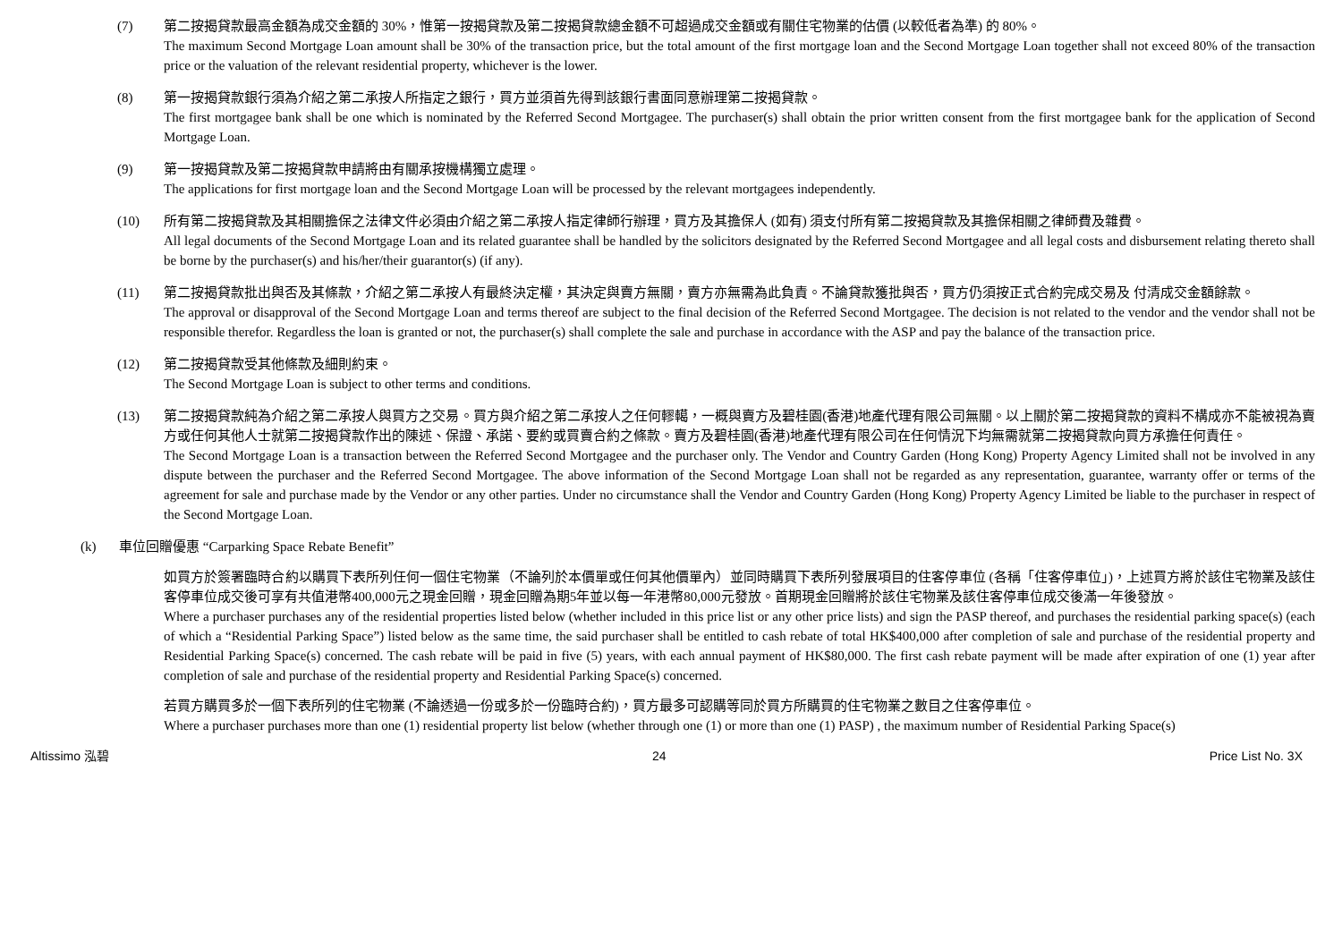(7) 第二按揭貸款最高金額為成交金額的 30%，惟第一按揭貸款及第二按揭貸款總金額不可超過成交金額或有關住宅物業的估價 (以較低者為準) 的 80%。
The maximum Second Mortgage Loan amount shall be 30% of the transaction price, but the total amount of the first mortgage loan and the Second Mortgage Loan together shall not exceed 80% of the transaction price or the valuation of the relevant residential property, whichever is the lower.
(8) 第一按揭貸款銀行須為介紹之第二承按人所指定之銀行，買方並須首先得到該銀行書面同意辦理第二按揭貸款。
The first mortgagee bank shall be one which is nominated by the Referred Second Mortgagee. The purchaser(s) shall obtain the prior written consent from the first mortgagee bank for the application of Second Mortgage Loan.
(9) 第一按揭貸款及第二按揭貸款申請將由有關承按機構獨立處理。
The applications for first mortgage loan and the Second Mortgage Loan will be processed by the relevant mortgagees independently.
(10) 所有第二按揭貸款及其相關擔保之法律文件必須由介紹之第二承按人指定律師行辦理，買方及其擔保人 (如有) 須支付所有第二按揭貸款及其擔保相關之律師費及雜費。
All legal documents of the Second Mortgage Loan and its related guarantee shall be handled by the solicitors designated by the Referred Second Mortgagee and all legal costs and disbursement relating thereto shall be borne by the purchaser(s) and his/her/their guarantor(s) (if any).
(11) 第二按揭貸款批出與否及其條款，介紹之第二承按人有最終決定權，其決定與賣方無關，賣方亦無需為此負責。不論貸款獲批與否，買方仍須按正式合約完成交易及 付清成交金額餘款。
The approval or disapproval of the Second Mortgage Loan and terms thereof are subject to the final decision of the Referred Second Mortgagee. The decision is not related to the vendor and the vendor shall not be responsible therefor. Regardless the loan is granted or not, the purchaser(s) shall complete the sale and purchase in accordance with the ASP and pay the balance of the transaction price.
(12) 第二按揭貸款受其他條款及細則約束。
The Second Mortgage Loan is subject to other terms and conditions.
(13) 第二按揭貸款純為介紹之第二承按人與買方之交易。買方與介紹之第二承按人之任何轇轕，一概與賣方及碧桂園(香港)地產代理有限公司無關。以上關於第二按揭貸款的資料不構成亦不能被視為賣方或任何其他人士就第二按揭貸款作出的陳述、保證、承諾、要約或買賣合約之條款。賣方及碧桂園(香港)地產代理有限公司在任何情況下均無需就第二按揭貸款向買方承擔任何責任。
The Second Mortgage Loan is a transaction between the Referred Second Mortgagee and the purchaser only. The Vendor and Country Garden (Hong Kong) Property Agency Limited shall not be involved in any dispute between the purchaser and the Referred Second Mortgagee. The above information of the Second Mortgage Loan shall not be regarded as any representation, guarantee, warranty offer or terms of the agreement for sale and purchase made by the Vendor or any other parties. Under no circumstance shall the Vendor and Country Garden (Hong Kong) Property Agency Limited be liable to the purchaser in respect of the Second Mortgage Loan.
(k) 車位回贈優惠 “Carparking Space Rebate Benefit”
如買方於簽署臨時合約以購買下表所列任何一個住宅物業（不論列於本價單或任何其他價單內）並同時購買下表所列發展項目的住客停車位 (各稱「住客停車位」)，上述買方將於該住宅物業及該住客停車位成交後可享有共值港幣400,000元之現金回贈，現金回贈為期5年並以每一年港幣80,000元發放。首期現金回贈將於該住宅物業及該住客停車位成交後滿一年後發放。
Where a purchaser purchases any of the residential properties listed below (whether included in this price list or any other price lists) and sign the PASP thereof, and purchases the residential parking space(s) (each of which a “Residential Parking Space”) listed below as the same time, the said purchaser shall be entitled to cash rebate of total HK$400,000 after completion of sale and purchase of the residential property and Residential Parking Space(s) concerned. The cash rebate will be paid in five (5) years, with each annual payment of HK$80,000. The first cash rebate payment will be made after expiration of one (1) year after completion of sale and purchase of the residential property and Residential Parking Space(s) concerned.
若買方購買多於一個下表所列的住宅物業 (不論透過一份或多於一份臨時合約)，買方最多可認購等同於買方所購買的住宅物業之數目之住客停車位。
Where a purchaser purchases more than one (1) residential property list below (whether through one (1) or more than one (1) PASP) , the maximum number of Residential Parking Space(s)
Altissimo 泓碧 24 Price List No. 3X